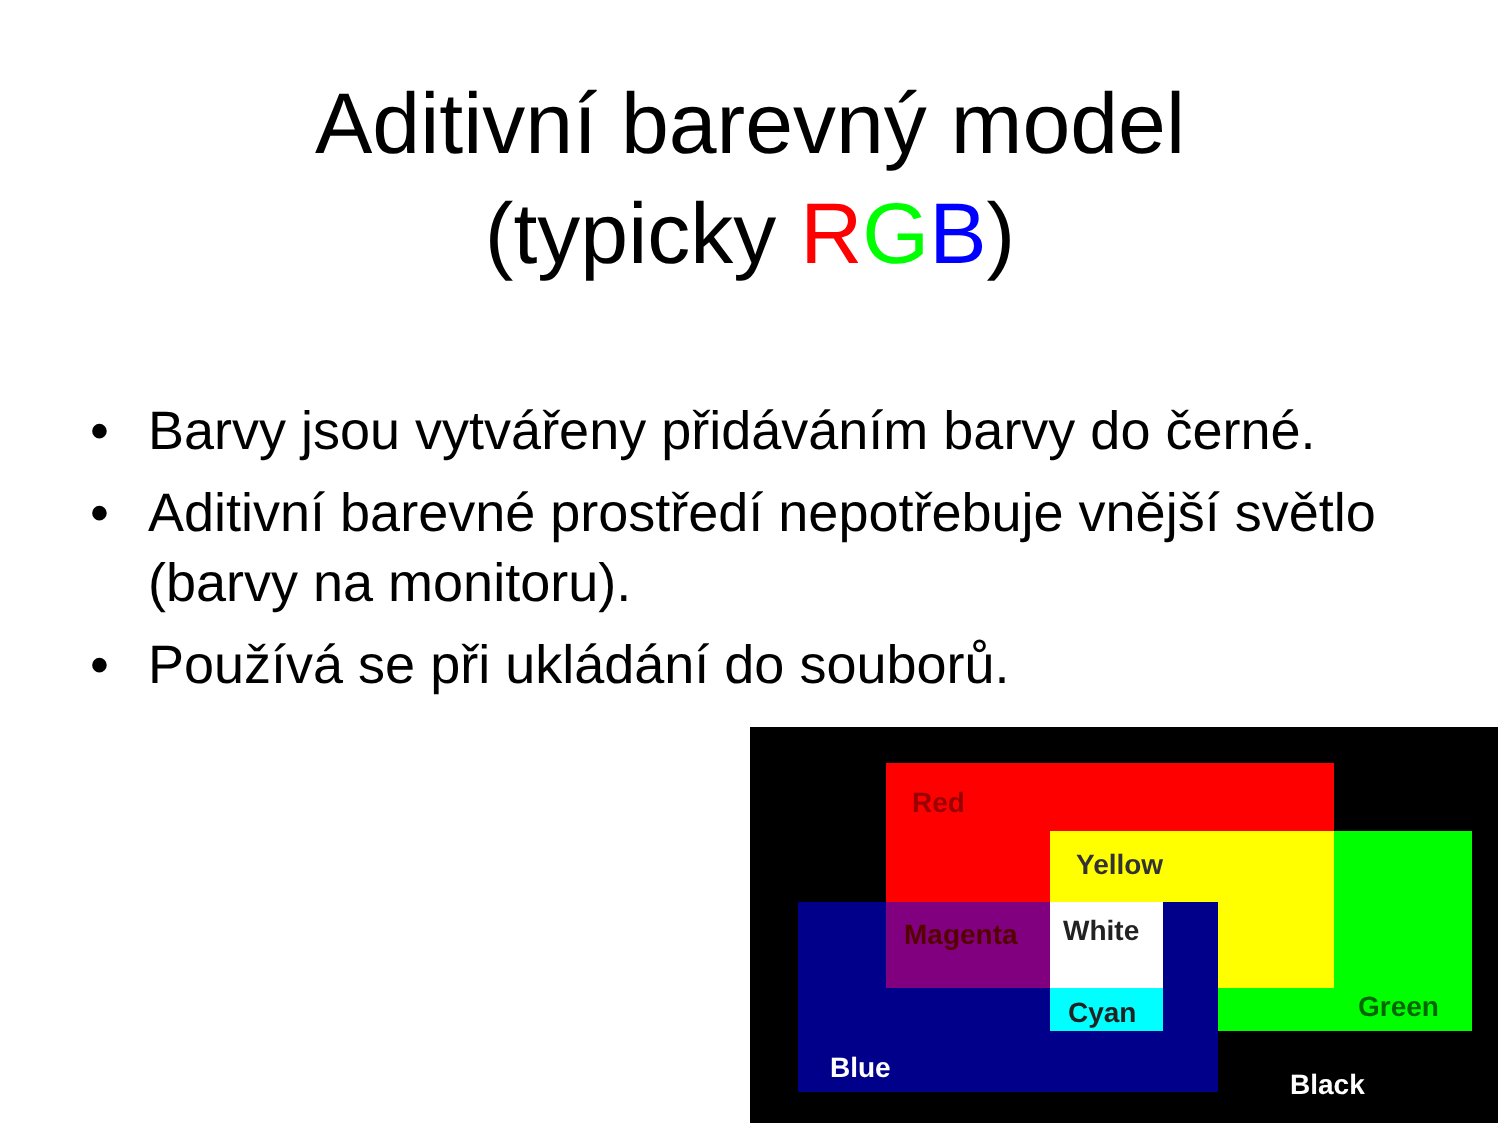Aditivní barevný model
(typicky RGB)
• Barvy jsou vytvářeny přidáváním barvy do černé.
• Aditivní barevné prostředí nepotřebuje vnější světlo (barvy na monitoru).
• Používá se při ukládání do souborů.
Red
Yellow
Magenta White
Cyan Green
Blue
Black